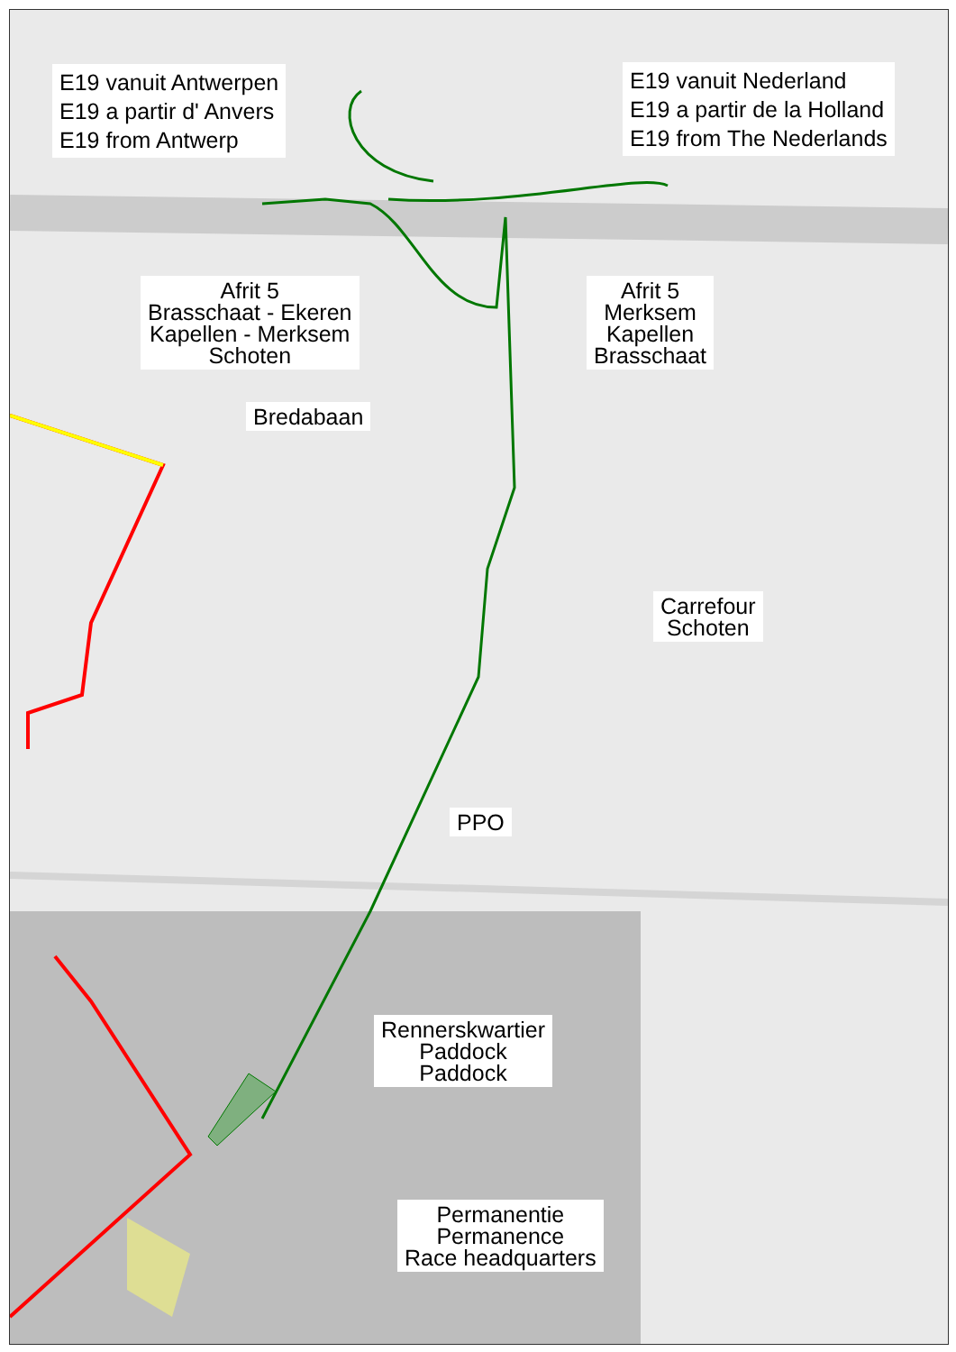E19 vanuit Antwerpen
E19 a partir d' Anvers
E19 from Antwerp
E19 vanuit Nederland
E19 a partir de la Holland
E19 from The Nederlands
Afrit 5
Brasschaat - Ekeren
Kapellen - Merksem
Schoten
Afrit 5
Merksem
Kapellen
Brasschaat
Bredabaan
Carrefour
Schoten
PPO
Rennerskwartier
Paddock
Paddock
Permanentie
Permanence
Race headquarters